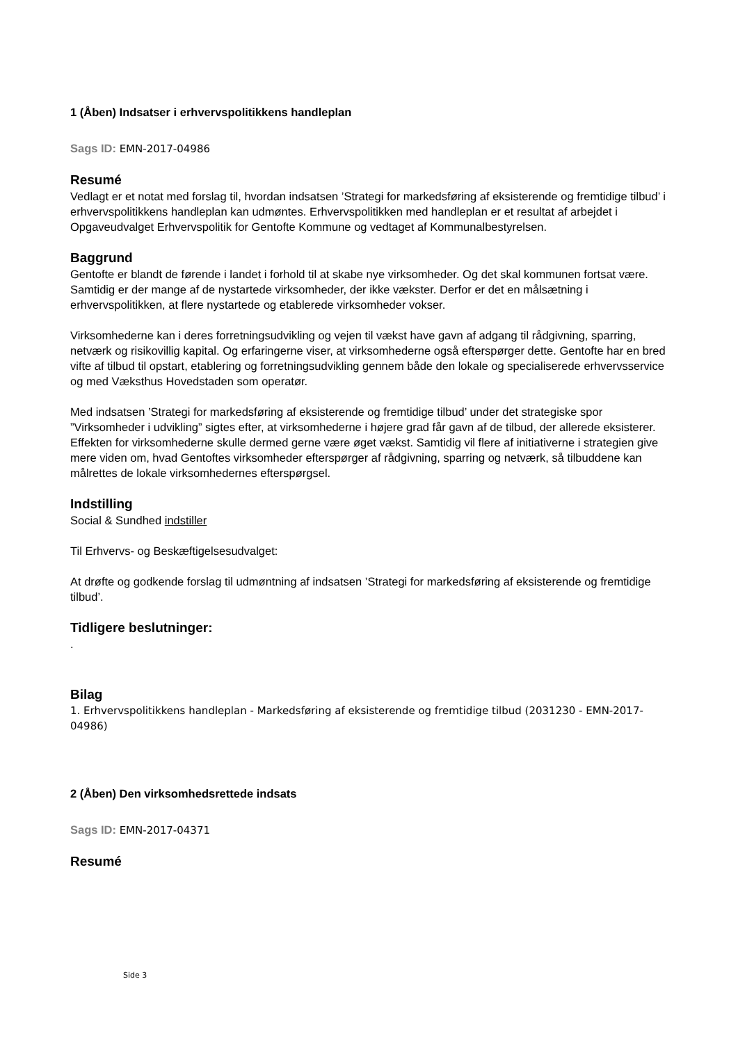1 (Åben) Indsatser i erhvervspolitikkens handleplan
Sags ID: EMN-2017-04986
Resumé
Vedlagt er et notat med forslag til, hvordan indsatsen ’Strategi for markedsføring af eksisterende og fremtidige tilbud’ i erhvervspolitikkens handleplan kan udmøntes. Erhvervspolitikken med handleplan er et resultat af arbejdet i Opgaveudvalget Erhvervspolitik for Gentofte Kommune og vedtaget af Kommunalbestyrelsen.
Baggrund
Gentofte er blandt de førende i landet i forhold til at skabe nye virksomheder. Og det skal kommunen fortsat være. Samtidig er der mange af de nystartede virksomheder, der ikke vækster. Derfor er det en målsætning i erhvervspolitikken, at flere nystartede og etablerede virksomheder vokser.
Virksomhederne kan i deres forretningsudvikling og vejen til vækst have gavn af adgang til rådgivning, sparring, netværk og risikovillig kapital. Og erfaringerne viser, at virksomhederne også efterspørger dette. Gentofte har en bred vifte af tilbud til opstart, etablering og forretningsudvikling gennem både den lokale og specialiserede erhvervsservice og med Væksthus Hovedstaden som operatør.
Med indsatsen ’Strategi for markedsføring af eksisterende og fremtidige tilbud’ under det strategiske spor ”Virksomheder i udvikling” sigtes efter, at virksomhederne i højere grad får gavn af de tilbud, der allerede eksisterer. Effekten for virksomhederne skulle dermed gerne være øget vækst. Samtidig vil flere af initiativerne i strategien give mere viden om, hvad Gentoftes virksomheder efterspørger af rådgivning, sparring og netværk, så tilbuddene kan målrettes de lokale virksomhedernes efterspørgsel.
Indstilling
Social & Sundhed indstiller
Til Erhvervs- og Beskæftigelsesudvalget:
At drøfte og godkende forslag til udmøntning af indsatsen ’Strategi for markedsføring af eksisterende og fremtidige tilbud’.
Tidligere beslutninger:
.
Bilag
1. Erhvervspolitikkens handleplan - Markedsføring af eksisterende og fremtidige tilbud (2031230 - EMN-2017-04986)
2 (Åben) Den virksomhedsrettede indsats
Sags ID: EMN-2017-04371
Resumé
Side 3